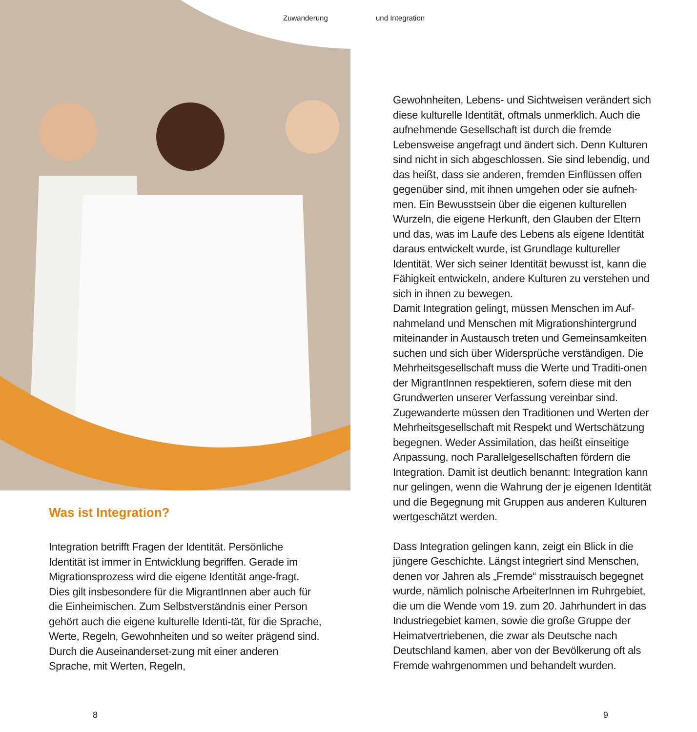Zuwanderung und Integration
Was ist Integration?
Integration betrifft Fragen der Identität. Persönliche Identität ist immer in Entwicklung begriffen. Gerade im Migrationsprozess wird die eigene Identität ange-fragt. Dies gilt insbesondere für die MigrantInnen aber auch für die Einheimischen. Zum Selbstverständnis einer Person gehört auch die eigene kulturelle Identi-tät, für die Sprache, Werte, Regeln, Gewohnheiten und so weiter prägend sind. Durch die Auseinanderset-zung mit einer anderen Sprache, mit Werten, Regeln,
Gewohnheiten, Lebens- und Sichtweisen verändert sich diese kulturelle Identität, oftmals unmerklich. Auch die aufnehmende Gesellschaft ist durch die fremde Lebensweise angefragt und ändert sich. Denn Kulturen sind nicht in sich abgeschlossen. Sie sind lebendig, und das heißt, dass sie anderen, fremden Einflüssen offen gegenüber sind, mit ihnen umgehen oder sie aufneh-men. Ein Bewusstsein über die eigenen kulturellen Wurzeln, die eigene Herkunft, den Glauben der Eltern und das, was im Laufe des Lebens als eigene Identität daraus entwickelt wurde, ist Grundlage kultureller Identität. Wer sich seiner Identität bewusst ist, kann die Fähigkeit entwickeln, andere Kulturen zu verstehen und sich in ihnen zu bewegen.
Damit Integration gelingt, müssen Menschen im Auf-nahmeland und Menschen mit Migrationshintergrund miteinander in Austausch treten und Gemeinsamkeiten suchen und sich über Widersprüche verständigen. Die Mehrheitsgesellschaft muss die Werte und Traditi-onen der MigrantInnen respektieren, sofern diese mit den Grundwerten unserer Verfassung vereinbar sind. Zugewanderte müssen den Traditionen und Werten der Mehrheitsgesellschaft mit Respekt und Wertschätzung begegnen. Weder Assimilation, das heißt einseitige Anpassung, noch Parallelgesellschaften fördern die Integration. Damit ist deutlich benannt: Integration kann nur gelingen, wenn die Wahrung der je eigenen Identität und die Begegnung mit Gruppen aus anderen Kulturen wertgeschätzt werden.
Dass Integration gelingen kann, zeigt ein Blick in die jüngere Geschichte. Längst integriert sind Menschen, denen vor Jahren als „Fremde“ misstrauisch begegnet wurde, nämlich polnische ArbeiterInnen im Ruhrgebiet, die um die Wende vom 19. zum 20. Jahrhundert in das Industriegebiet kamen, sowie die große Gruppe der Heimatvertriebenen, die zwar als Deutsche nach Deutschland kamen, aber von der Bevölkerung oft als Fremde wahrgenommen und behandelt wurden.
8 9